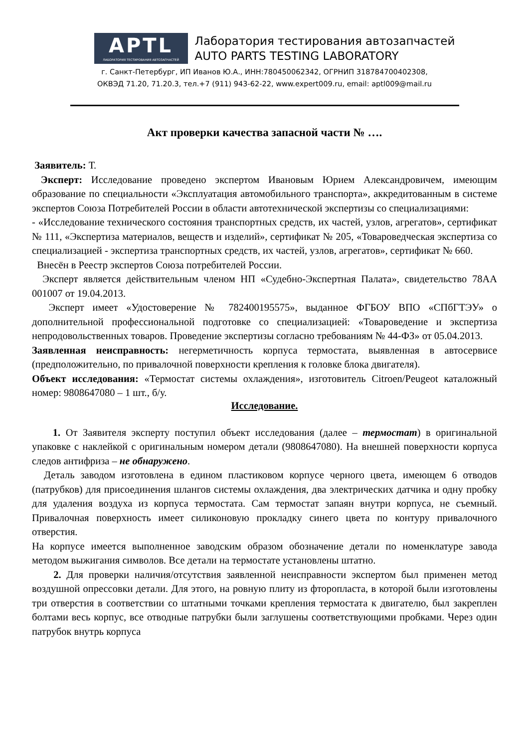APTL
ЛАБОРАТОРИЯ ТЕСТИРОВАНИЯ АВТОЗАПЧАСТЕЙ
Лаборатория тестирования автозапчастей
AUTO PARTS TESTING LABORATORY
г. Санкт-Петербург, ИП Иванов Ю.А., ИНН:780450062342, ОГРНИП 318784700402308,
ОКВЭД 71.20, 71.20.3, тел.+7 (911) 943-62-22, www.expert009.ru, email: aptl009@mail.ru
Акт проверки качества запасной части № ….
Заявитель: Т.
Эксперт: Исследование проведено экспертом Ивановым Юрием Александровичем, имеющим образование по специальности «Эксплуатация автомобильного транспорта», аккредитованным в системе экспертов Союза Потребителей России в области автотехнической экспертизы со специализациями:
- «Исследование технического состояния транспортных средств, их частей, узлов, агрегатов», сертификат № 111, «Экспертиза материалов, веществ и изделий», сертификат № 205, «Товароведческая экспертиза со специализацией - экспертиза транспортных средств, их частей, узлов, агрегатов», сертификат № 660.
Внесён в Реестр экспертов Союза потребителей России.
Эксперт является действительным членом НП «Судебно-Экспертная Палата», свидетельство 78АА 001007 от 19.04.2013.
Эксперт имеет «Удостоверение № 782400195575», выданное ФГБОУ ВПО «СПбГТЭУ» о дополнительной профессиональной подготовке со специализацией: «Товароведение и экспертиза непродовольственных товаров. Проведение экспертизы согласно требованиям № 44-ФЗ» от 05.04.2013.
Заявленная неисправность: негерметичность корпуса термостата, выявленная в автосервисе (предположительно, по привалочной поверхности крепления к головке блока двигателя).
Объект исследования: «Термостат системы охлаждения», изготовитель Citroen/Peugeot каталожный номер: 9808647080 – 1 шт., б/у.
Исследование.
1. От Заявителя эксперту поступил объект исследования (далее – термостат) в оригинальной упаковке с наклейкой с оригинальным номером детали (9808647080). На внешней поверхности корпуса следов антифриза – не обнаружено.
Деталь заводом изготовлена в едином пластиковом корпусе черного цвета, имеющем 6 отводов (патрубков) для присоединения шлангов системы охлаждения, два электрических датчика и одну пробку для удаления воздуха из корпуса термостата. Сам термостат запаян внутри корпуса, не съемный. Привалочная поверхность имеет силиконовую прокладку синего цвета по контуру привалочного отверстия.
На корпусе имеется выполненное заводским образом обозначение детали по номенклатуре завода методом выжигания символов. Все детали на термостате установлены штатно.
2. Для проверки наличия/отсутствия заявленной неисправности экспертом был применен метод воздушной опрессовки детали. Для этого, на ровную плиту из фторопласта, в которой были изготовлены три отверстия в соответствии со штатными точками крепления термостата к двигателю, был закреплен болтами весь корпус, все отводные патрубки были заглушены соответствующими пробками. Через один патрубок внутрь корпуса